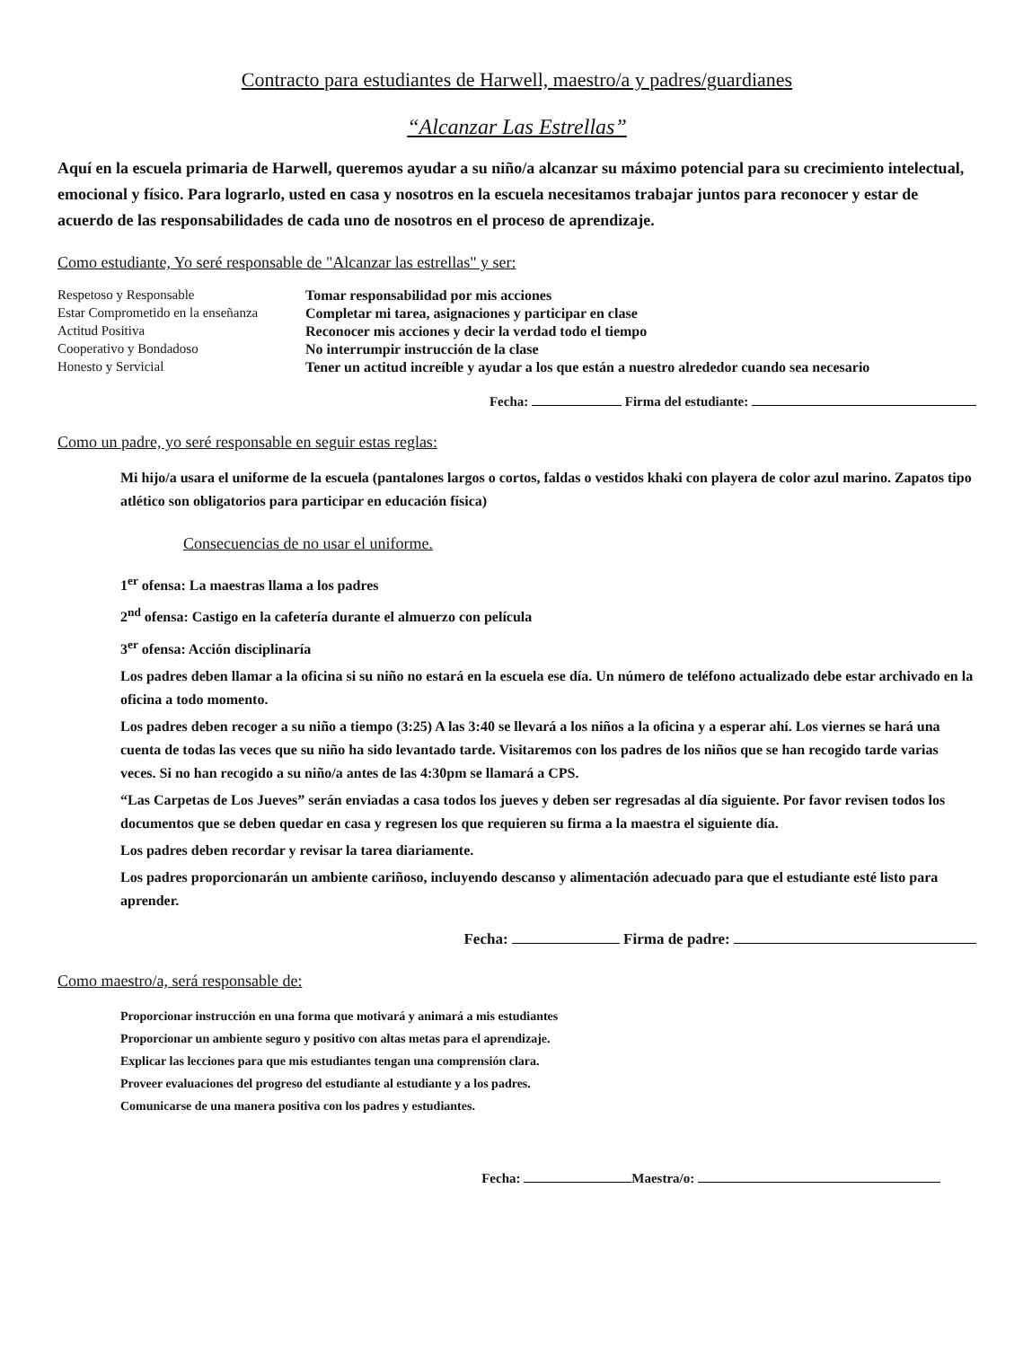Contracto para estudiantes de Harwell, maestro/a y padres/guardianes
“Alcanzar Las Estrellas”
Aquí en la escuela primaria de Harwell, queremos ayudar a su niño/a alcanzar su máximo potencial para su crecimiento intelectual, emocional y físico. Para lograrlo, usted en casa y nosotros en la escuela necesitamos trabajar juntos para reconocer y estar de acuerdo de las responsabilidades de cada uno de nosotros en el proceso de aprendizaje.
Como estudiante, Yo seré responsable de "Alcanzar las estrellas" y ser:
| Respetoso y Responsable | Tomar responsabilidad por mis acciones |
| Estar Comprometido en la enseñanza | Completar mi tarea, asignaciones y participar en clase |
| Actitud Positiva | Reconocer mis acciones y decir la verdad todo el tiempo |
| Cooperativo y Bondadoso | No interrumpir instrucción de la clase |
| Honesto y Servicial | Tener un actitud increíble y ayudar a los que están a nuestro alrededor cuando sea necesario |
Fecha: Firma del estudiante:
Como un padre, yo seré responsable en seguir estas reglas:
Mi hijo/a usara el uniforme de la escuela (pantalones largos o cortos, faldas o vestidos khaki con playera de color azul marino. Zapatos tipo atlético son obligatorios para participar en educación física)
Consecuencias de no usar el uniforme.
1<sup>er</sup> ofensa: La maestras llama a los padres
2<sup>nd</sup> ofensa: Castigo en la cafetería durante el almuerzo con película
3<sup>er</sup> ofensa: Acción disciplinaría
Los padres deben llamar a la oficina si su niño no estará en la escuela ese día. Un número de teléfono actualizado debe estar archivado en la oficina a todo momento.
Los padres deben recoger a su niño a tiempo (3:25) A las 3:40 se llevará a los niños a la oficina y a esperar ahí. Los viernes se hará una cuenta de todas las veces que su niño ha sido levantado tarde. Visitaremos con los padres de los niños que se han recogido tarde varias veces. Si no han recogido a su niño/a antes de las 4:30pm se llamará a CPS.
“Las Carpetas de Los Jueves” serán enviadas a casa todos los jueves y deben ser regresadas al día siguiente. Por favor revisen todos los documentos que se deben quedar en casa y regresen los que requieren su firma a la maestra el siguiente día.
Los padres deben recordar y revisar la tarea diariamente.
Los padres proporcionarán un ambiente cariñoso, incluyendo descanso y alimentación adecuado para que el estudiante esté listo para aprender.
Fecha: Firma de padre:
Como maestro/a, será responsable de:
Proporcionar instrucción en una forma que motivará y animará a mis estudiantes
Proporcionar un ambiente seguro y positivo con altas metas para el aprendizaje.
Explicar las lecciones para que mis estudiantes tengan una comprensión clara.
Proveer evaluaciones del progreso del estudiante al estudiante y a los padres.
Comunicarse de una manera positiva con los padres y estudiantes.
Fecha: Maestra/o: